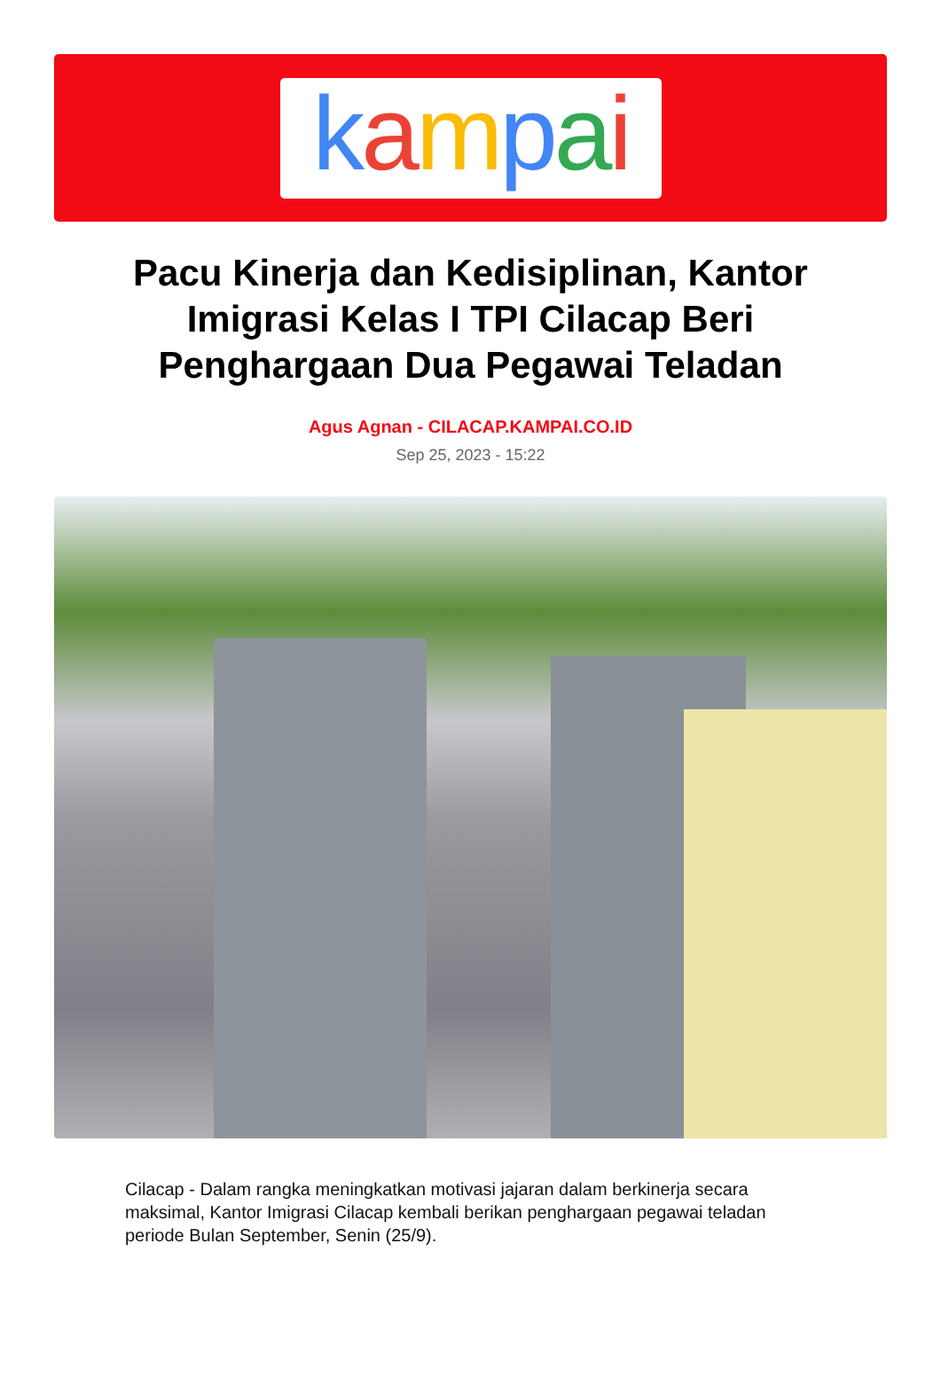kampai
Pacu Kinerja dan Kedisiplinan, Kantor Imigrasi Kelas I TPI Cilacap Beri Penghargaan Dua Pegawai Teladan
Agus Agnan - CILACAP.KAMPAI.CO.ID
Sep 25, 2023 - 15:22
Cilacap - Dalam rangka meningkatkan motivasi jajaran dalam berkinerja secara maksimal, Kantor Imigrasi Cilacap kembali berikan penghargaan pegawai teladan periode Bulan September, Senin (25/9).